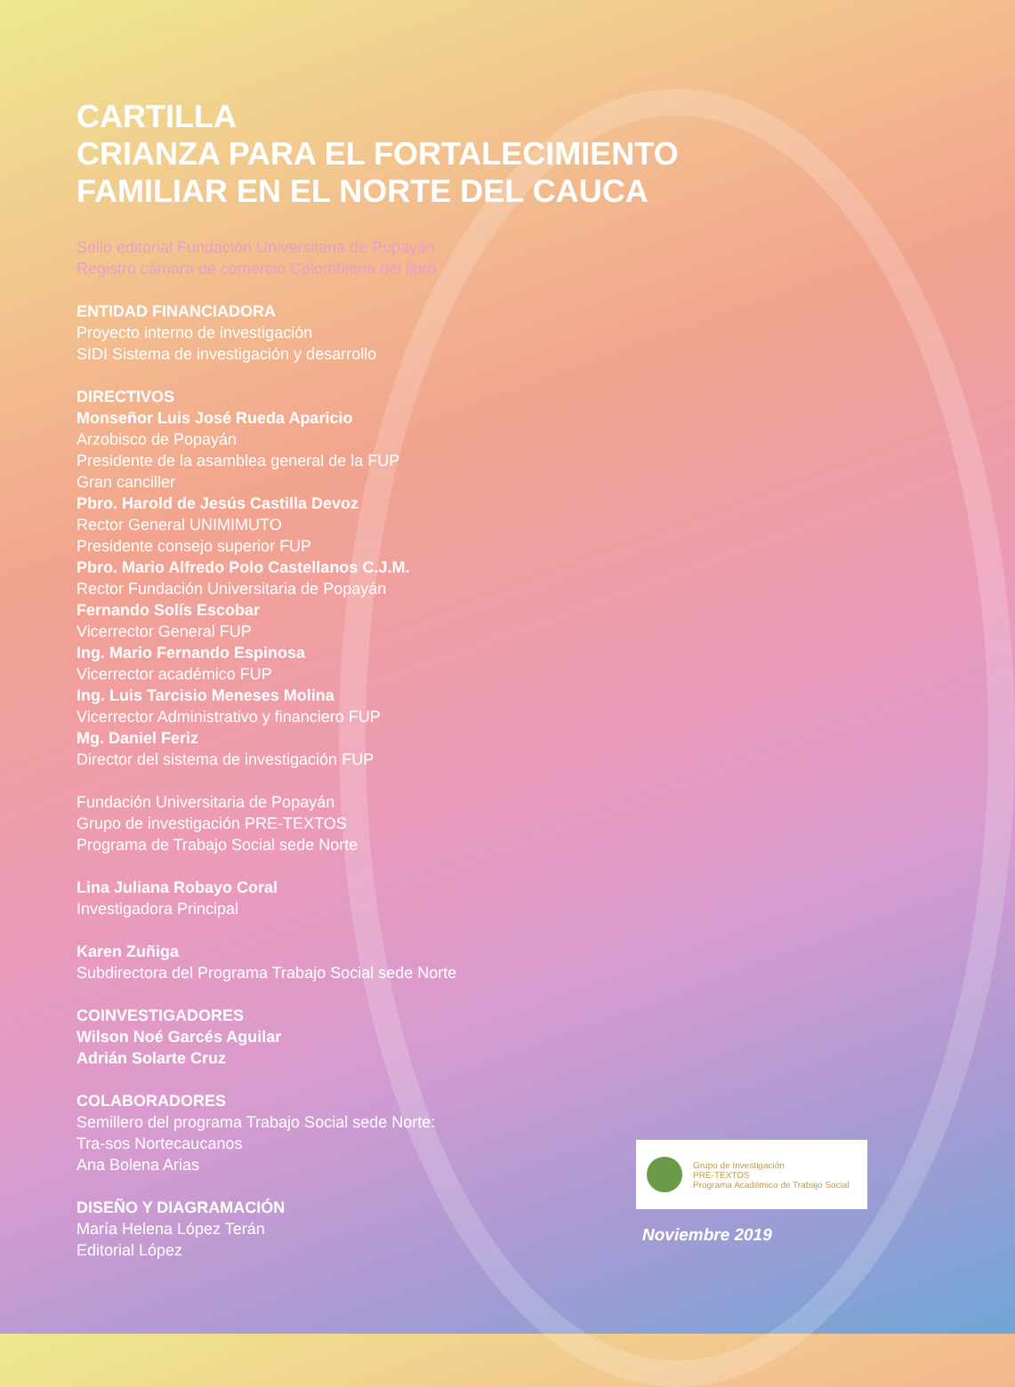CARTILLA
CRIANZA PARA EL FORTALECIMIENTO FAMILIAR EN EL NORTE DEL CAUCA
Sello editorial Fundación Universitaria de Popayán
Registro cámara de comercio Colombiana del libro
ENTIDAD FINANCIADORA
Proyecto interno de investigación
SIDI Sistema de investigación y desarrollo
DIRECTIVOS
Monseñor Luis José Rueda Aparicio
Arzobisco de Popayán
Presidente de la asamblea general de la FUP
Gran canciller
Pbro. Harold de Jesús Castilla Devoz
Rector General UNIMIMUTO
Presidente consejo superior FUP
Pbro. Mario Alfredo Polo Castellanos C.J.M.
Rector Fundación Universitaria de Popayán
Fernando Solís Escobar
Vicerrector General FUP
Ing. Mario Fernando Espinosa
Vicerrector académico FUP
Ing. Luis Tarcisio Meneses Molina
Vicerrector Administrativo y financiero FUP
Mg. Daniel Feriz
Director del sistema de investigación FUP
Fundación Universitaria de Popayán
Grupo de investigación PRE-TEXTOS
Programa de Trabajo Social sede Norte
Lina Juliana Robayo Coral
Investigadora Principal
Karen Zuñiga
Subdirectora del Programa Trabajo Social sede Norte
COINVESTIGADORES
Wilson Noé Garcés Aguilar
Adrián Solarte Cruz
COLABORADORES
Semillero del programa Trabajo Social sede Norte:
Tra-sos Nortecaucanos
Ana Bolena Arias
DISEÑO Y DIAGRAMACIÓN
María Helena López Terán
Editorial López
Grupo de Investigación
PRE-TEXTOS
Programa Académico de Trabajo Social
Noviembre 2019